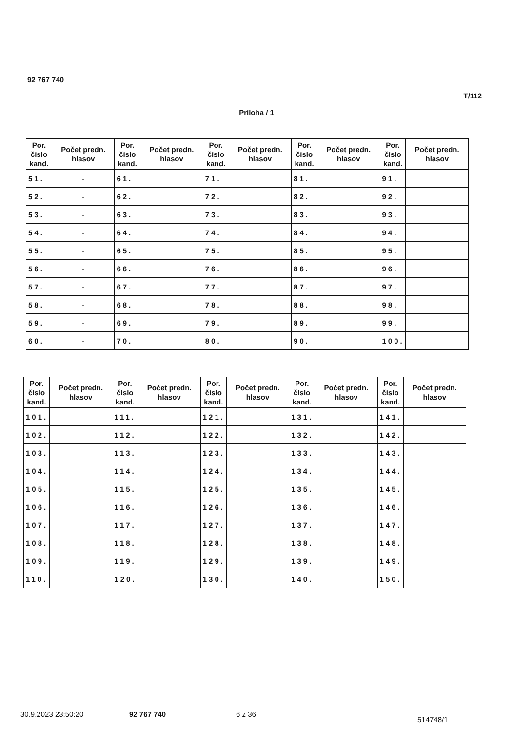92 767 740
T/112
Príloha / 1
| Por. číslo kand. | Počet predn. hlasov | Por. číslo kand. | Počet predn. hlasov | Por. číslo kand. | Počet predn. hlasov | Por. číslo kand. | Počet predn. hlasov | Por. číslo kand. | Počet predn. hlasov |
| --- | --- | --- | --- | --- | --- | --- | --- | --- | --- |
| 51. | - | 61. | | 71. | | 81. | | 91. | |
| 52. | - | 62. | | 72. | | 82. | | 92. | |
| 53. | - | 63. | | 73. | | 83. | | 93. | |
| 54. | - | 64. | | 74. | | 84. | | 94. | |
| 55. | - | 65. | | 75. | | 85. | | 95. | |
| 56. | - | 66. | | 76. | | 86. | | 96. | |
| 57. | - | 67. | | 77. | | 87. | | 97. | |
| 58. | - | 68. | | 78. | | 88. | | 98. | |
| 59. | - | 69. | | 79. | | 89. | | 99. | |
| 60. | - | 70. | | 80. | | 90. | | 100. | |
| Por. číslo kand. | Počet predn. hlasov | Por. číslo kand. | Počet predn. hlasov | Por. číslo kand. | Počet predn. hlasov | Por. číslo kand. | Počet predn. hlasov | Por. číslo kand. | Počet predn. hlasov |
| --- | --- | --- | --- | --- | --- | --- | --- | --- | --- |
| 101. | | 111. | | 121. | | 131. | | 141. | |
| 102. | | 112. | | 122. | | 132. | | 142. | |
| 103. | | 113. | | 123. | | 133. | | 143. | |
| 104. | | 114. | | 124. | | 134. | | 144. | |
| 105. | | 115. | | 125. | | 135. | | 145. | |
| 106. | | 116. | | 126. | | 136. | | 146. | |
| 107. | | 117. | | 127. | | 137. | | 147. | |
| 108. | | 118. | | 128. | | 138. | | 148. | |
| 109. | | 119. | | 129. | | 139. | | 149. | |
| 110. | | 120. | | 130. | | 140. | | 150. | |
30.9.2023 23:50:20 92 767 740 6 z 36
514748/1